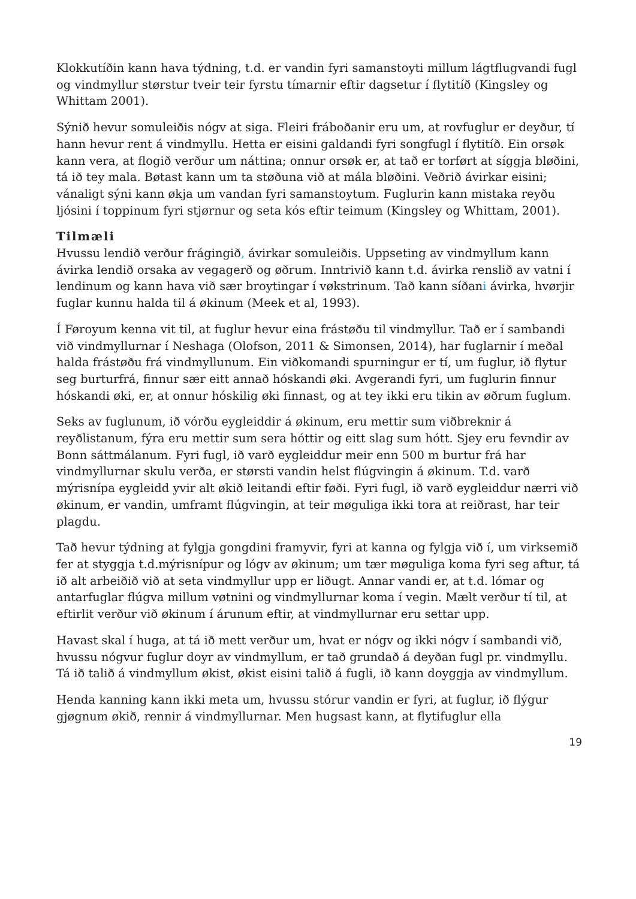Klokkutíðin kann hava týdning, t.d. er vandin fyri samanstoyti millum lágtflugvandi fugl og vindmyllur størstur tveir teir fyrstu tímarnir eftir dagsetur í flytitíð (Kingsley og Whittam 2001).
Sýnið hevur somuleiðis nógv at siga. Fleiri fráboðanir eru um, at rovfuglur er deyður, tí hann hevur rent á vindmyllu. Hetta er eisini galdandi fyri songfugl í flytitíð. Ein orsøk kann vera, at flogið verður um náttina; onnur orsøk er, at tað er torført at síggja bløðini, tá ið tey mala. Bøtast kann um ta støðuna við at mála bløðini. Veðrið ávirkar eisini; vánaligt sýni kann økja um vandan fyri samanstoytum. Fuglurin kann mistaka reyðu ljósini í toppinum fyri stjørnur og seta kós eftir teimum (Kingsley og Whittam, 2001).
Tilmæli
Hvussu lendið verður frágingið, ávirkar somuleiðis. Uppseting av vindmyllum kann ávirka lendið orsaka av vegagerð og øðrum. Inntrivið kann t.d. ávirka renslið av vatni í lendinum og kann hava við sær broytingar í vøkstrinum. Tað kann síðani ávirka, hvørjir fuglar kunnu halda til á økinum (Meek et al, 1993).
Í Føroyum kenna vit til, at fuglur hevur eina frástøðu til vindmyllur. Tað er í sambandi við vindmyllurnar í Neshaga (Olofson, 2011 & Simonsen, 2014), har fuglarnir í meðal halda frástøðu frá vindmyllunum. Ein viðkomandi spurningur er tí, um fuglur, ið flytur seg burturfrá, finnur sær eitt annað hóskandi øki. Avgerandi fyri, um fuglurin finnur hóskandi øki, er, at onnur hóskilig øki finnast, og at tey ikki eru tikin av øðrum fuglum.
Seks av fuglunum, ið vórðu eygleiddir á økinum, eru mettir sum viðbreknir á reyðlistanum, fýra eru mettir sum sera hóttir og eitt slag sum hótt. Sjey eru fevndir av Bonn sáttmálanum. Fyri fugl, ið varð eygleiddur meir enn 500 m burtur frá har vindmyllurnar skulu verða, er størsti vandin helst flúgvingin á økinum. T.d. varð mýrisnípa eygleidd yvir alt økið leitandi eftir føði. Fyri fugl, ið varð eygleiddur nærri við økinum, er vandin, umframt flúgvingin, at teir møguliga ikki tora at reiðrast, har teir plagdu.
Tað hevur týdning at fylgja gongdini framyvir, fyri at kanna og fylgja við í, um virksemið fer at styggja t.d.mýrisnípur og lógv av økinum; um tær møguliga koma fyri seg aftur, tá ið alt arbeiðið við at seta vindmyllur upp er liðugt. Annar vandi er, at t.d. lómar og antarfuglar flúgva millum vøtnini og vindmyllurnar koma í vegin. Mælt verður tí til, at eftirlit verður við økinum í árunum eftir, at vindmyllurnar eru settar upp.
Havast skal í huga, at tá ið mett verður um, hvat er nógv og ikki nógv í sambandi við, hvussu nógvur fuglur doyr av vindmyllum, er tað grundað á deyðan fugl pr. vindmyllu. Tá ið talið á vindmyllum økist, økist eisini talið á fugli, ið kann doyggja av vindmyllum.
Henda kanning kann ikki meta um, hvussu stórur vandin er fyri, at fuglur, ið flýgur gjøgnum økið, rennir á vindmyllurnar. Men hugsast kann, at flytifuglur ella
19